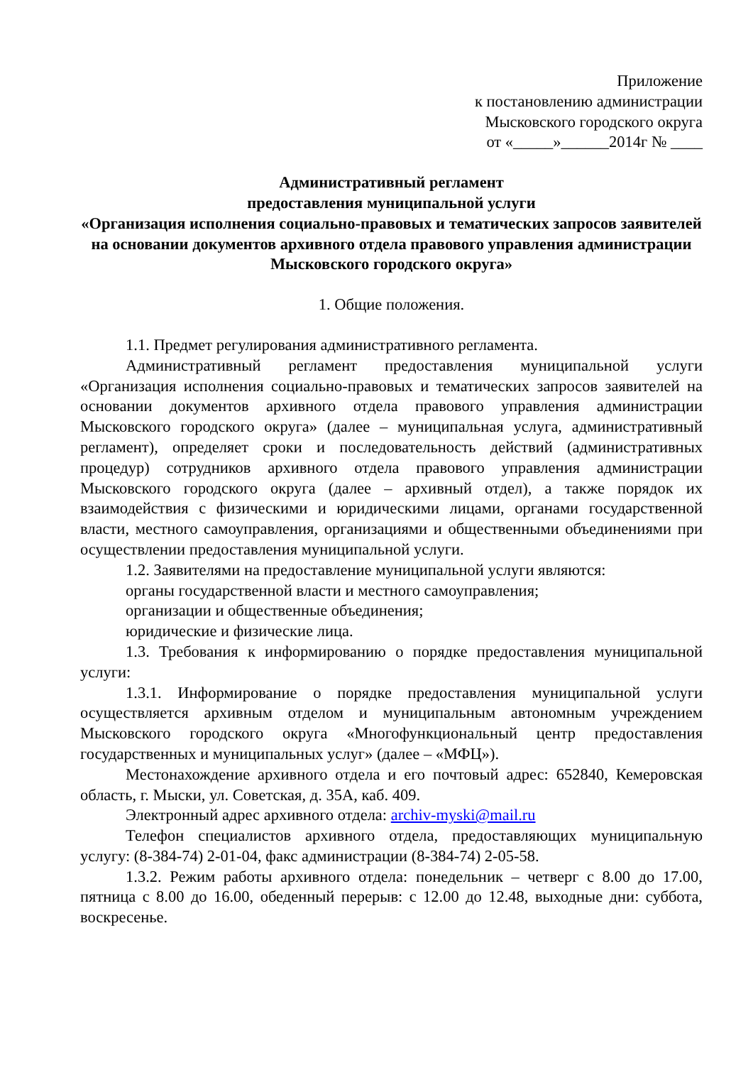Приложение
к постановлению администрации
Мысковского городского округа
от «_____»______2014г № ____
Административный регламент
предоставления муниципальной услуги
«Организация исполнения социально-правовых и тематических запросов заявителей на основании документов архивного отдела правового управления администрации Мысковского городского округа»
1. Общие положения.
1.1. Предмет регулирования административного регламента.
Административный регламент предоставления муниципальной услуги «Организация исполнения социально-правовых и тематических запросов заявителей на основании документов архивного отдела правового управления администрации Мысковского городского округа» (далее – муниципальная услуга, административный регламент), определяет сроки и последовательность действий (административных процедур) сотрудников архивного отдела правового управления администрации Мысковского городского округа (далее – архивный отдел), а также порядок их взаимодействия с физическими и юридическими лицами, органами государственной власти, местного самоуправления, организациями и общественными объединениями при осуществлении предоставления муниципальной услуги.
1.2. Заявителями на предоставление муниципальной услуги являются:
органы государственной власти и местного самоуправления;
организации и общественные объединения;
юридические и физические лица.
1.3. Требования к информированию о порядке предоставления муниципальной услуги:
1.3.1. Информирование о порядке предоставления муниципальной услуги осуществляется архивным отделом и муниципальным автономным учреждением Мысковского городского округа «Многофункциональный центр предоставления государственных и муниципальных услуг» (далее – «МФЦ»).
Местонахождение архивного отдела и его почтовый адрес: 652840, Кемеровская область, г. Мыски, ул. Советская, д. 35А, каб. 409.
Электронный адрес архивного отдела: archiv-myski@mail.ru
Телефон специалистов архивного отдела, предоставляющих муниципальную услугу: (8-384-74) 2-01-04, факс администрации (8-384-74) 2-05-58.
1.3.2. Режим работы архивного отдела: понедельник – четверг с 8.00 до 17.00, пятница с 8.00 до 16.00, обеденный перерыв: с 12.00 до 12.48, выходные дни: суббота, воскресенье.